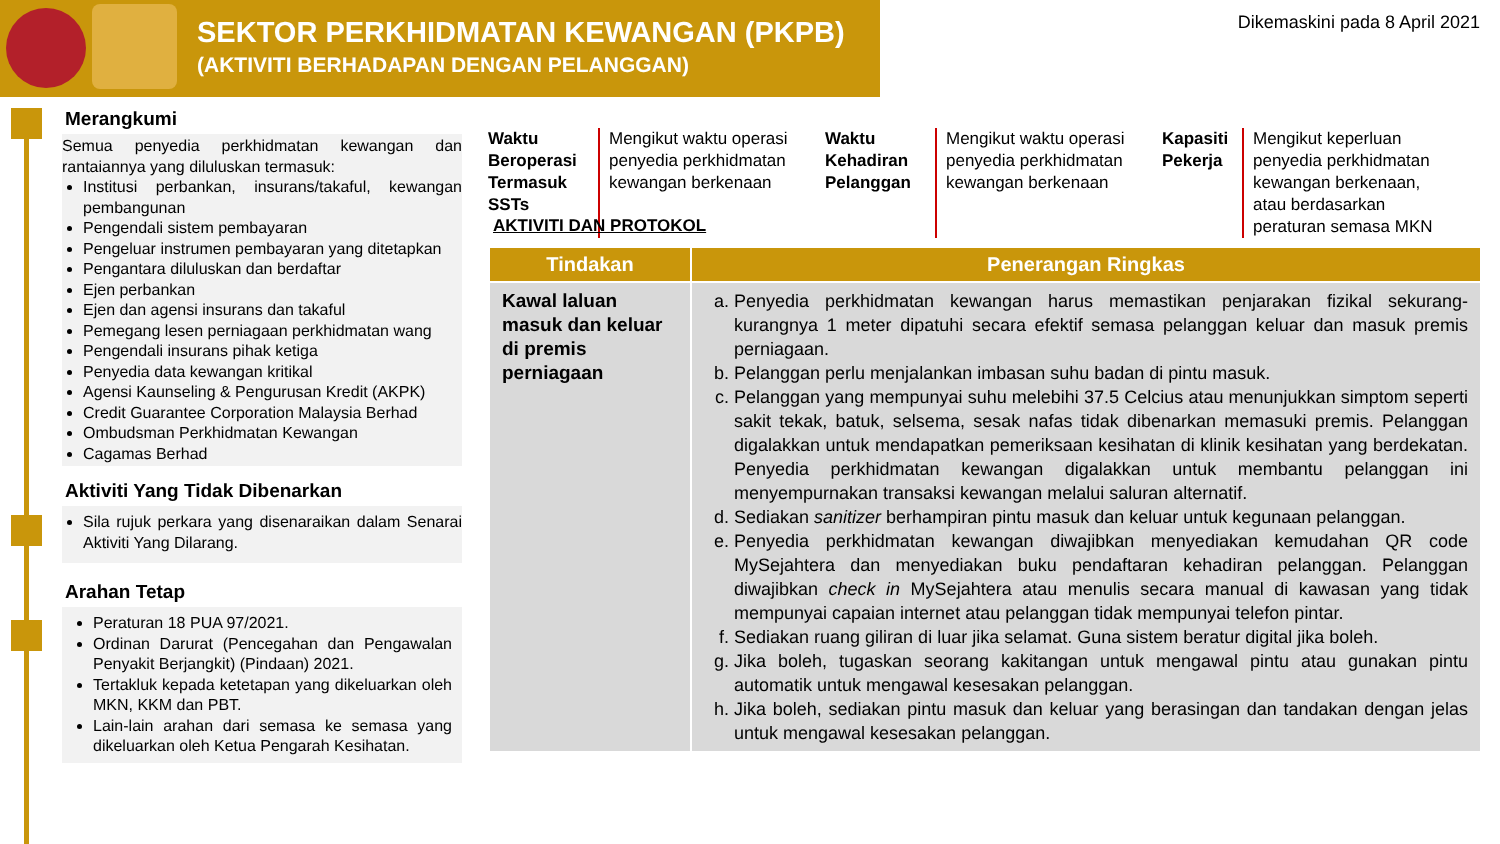SEKTOR PERKHIDMATAN KEWANGAN (PKPB)
(AKTIVITI BERHADAPAN DENGAN PELANGGAN)
Dikemaskini pada 8 April 2021
Merangkumi
Semua penyedia perkhidmatan kewangan dan rantaiannya yang diluluskan termasuk:
Institusi perbankan, insurans/takaful, kewangan pembangunan
Pengendali sistem pembayaran
Pengeluar instrumen pembayaran yang ditetapkan
Pengantara diluluskan dan berdaftar
Ejen perbankan
Ejen dan agensi insurans dan takaful
Pemegang lesen perniagaan perkhidmatan wang
Pengendali insurans pihak ketiga
Penyedia data kewangan kritikal
Agensi Kaunseling & Pengurusan Kredit (AKPK)
Credit Guarantee Corporation Malaysia Berhad
Ombudsman Perkhidmatan Kewangan
Cagamas Berhad
Aktiviti Yang Tidak Dibenarkan
Sila rujuk perkara yang disenaraikan dalam Senarai Aktiviti Yang Dilarang.
Arahan Tetap
Peraturan 18 PUA 97/2021.
Ordinan Darurat (Pencegahan dan Pengawalan Penyakit Berjangkit) (Pindaan) 2021.
Tertakluk kepada ketetapan yang dikeluarkan oleh MKN, KKM dan PBT.
Lain-lain arahan dari semasa ke semasa yang dikeluarkan oleh Ketua Pengarah Kesihatan.
Waktu Beroperasi Termasuk SSTs
Mengikut waktu operasi penyedia perkhidmatan kewangan berkenaan
Waktu Kehadiran Pelanggan
Mengikut waktu operasi penyedia perkhidmatan kewangan berkenaan
Kapasiti Pekerja
Mengikut keperluan penyedia perkhidmatan kewangan berkenaan, atau berdasarkan peraturan semasa MKN
AKTIVITI DAN PROTOKOL
| Tindakan | Penerangan Ringkas |
| --- | --- |
| Kawal laluan masuk dan keluar di premis perniagaan | a. Penyedia perkhidmatan kewangan harus memastikan penjarakan fizikal sekurang-kurangnya 1 meter dipatuhi secara efektif semasa pelanggan keluar dan masuk premis perniagaan. b. Pelanggan perlu menjalankan imbasan suhu badan di pintu masuk. c. Pelanggan yang mempunyai suhu melebihi 37.5 Celcius atau menunjukkan simptom seperti sakit tekak, batuk, selsema, sesak nafas tidak dibenarkan memasuki premis. Pelanggan digalakkan untuk mendapatkan pemeriksaan kesihatan di klinik kesihatan yang berdekatan. Penyedia perkhidmatan kewangan digalakkan untuk membantu pelanggan ini menyempurnakan transaksi kewangan melalui saluran alternatif. d. Sediakan sanitizer berhampiran pintu masuk dan keluar untuk kegunaan pelanggan. e. Penyedia perkhidmatan kewangan diwajibkan menyediakan kemudahan QR code MySejahtera dan menyediakan buku pendaftaran kehadiran pelanggan. Pelanggan diwajibkan check in MySejahtera atau menulis secara manual di kawasan yang tidak mempunyai capaian internet atau pelanggan tidak mempunyai telefon pintar. f. Sediakan ruang giliran di luar jika selamat. Guna sistem beratur digital jika boleh. g. Jika boleh, tugaskan seorang kakitangan untuk mengawal pintu atau gunakan pintu automatik untuk mengawal kesesakan pelanggan. h. Jika boleh, sediakan pintu masuk dan keluar yang berasingan dan tandakan dengan jelas untuk mengawal kesesakan pelanggan. |